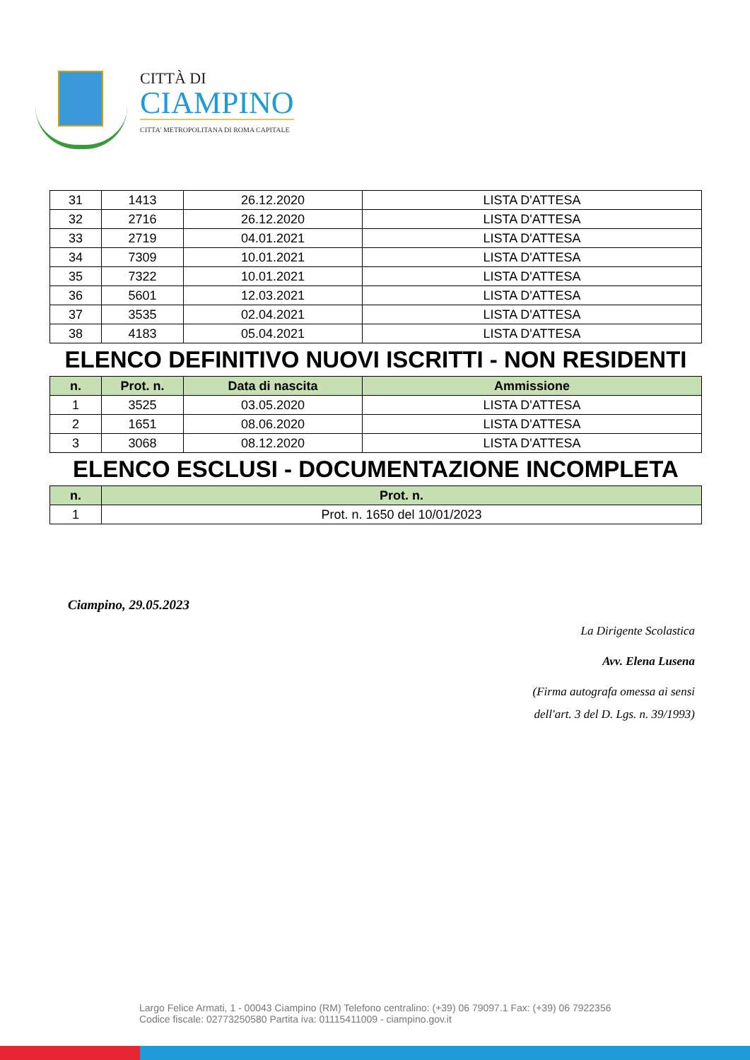CITTÀ DI
CIAMPINO
CITTA' METROPOLITANA DI ROMA CAPITALE
| 31 | 1413 | 26.12.2020 | LISTA D'ATTESA |
| 32 | 2716 | 26.12.2020 | LISTA D'ATTESA |
| 33 | 2719 | 04.01.2021 | LISTA D'ATTESA |
| 34 | 7309 | 10.01.2021 | LISTA D'ATTESA |
| 35 | 7322 | 10.01.2021 | LISTA D'ATTESA |
| 36 | 5601 | 12.03.2021 | LISTA D'ATTESA |
| 37 | 3535 | 02.04.2021 | LISTA D'ATTESA |
| 38 | 4183 | 05.04.2021 | LISTA D'ATTESA |
ELENCO DEFINITIVO NUOVI ISCRITTI - NON RESIDENTI
| n. | Prot. n. | Data di nascita | Ammissione |
| --- | --- | --- | --- |
| 1 | 3525 | 03.05.2020 | LISTA D'ATTESA |
| 2 | 1651 | 08.06.2020 | LISTA D'ATTESA |
| 3 | 3068 | 08.12.2020 | LISTA D'ATTESA |
ELENCO ESCLUSI - DOCUMENTAZIONE INCOMPLETA
| n. | Prot. n. |
| --- | --- |
| 1 | Prot. n. 1650 del 10/01/2023 |
Ciampino, 29.05.2023
La Dirigente Scolastica
Avv. Elena Lusena
(Firma autografa omessa ai sensi
dell'art. 3 del D. Lgs. n. 39/1993)
Largo Felice Armati, 1 - 00043 Ciampino (RM) Telefono centralino: (+39) 06 79097.1 Fax: (+39) 06 7922356
Codice fiscale: 02773250580 Partita iva: 01115411009 - ciampino.gov.it